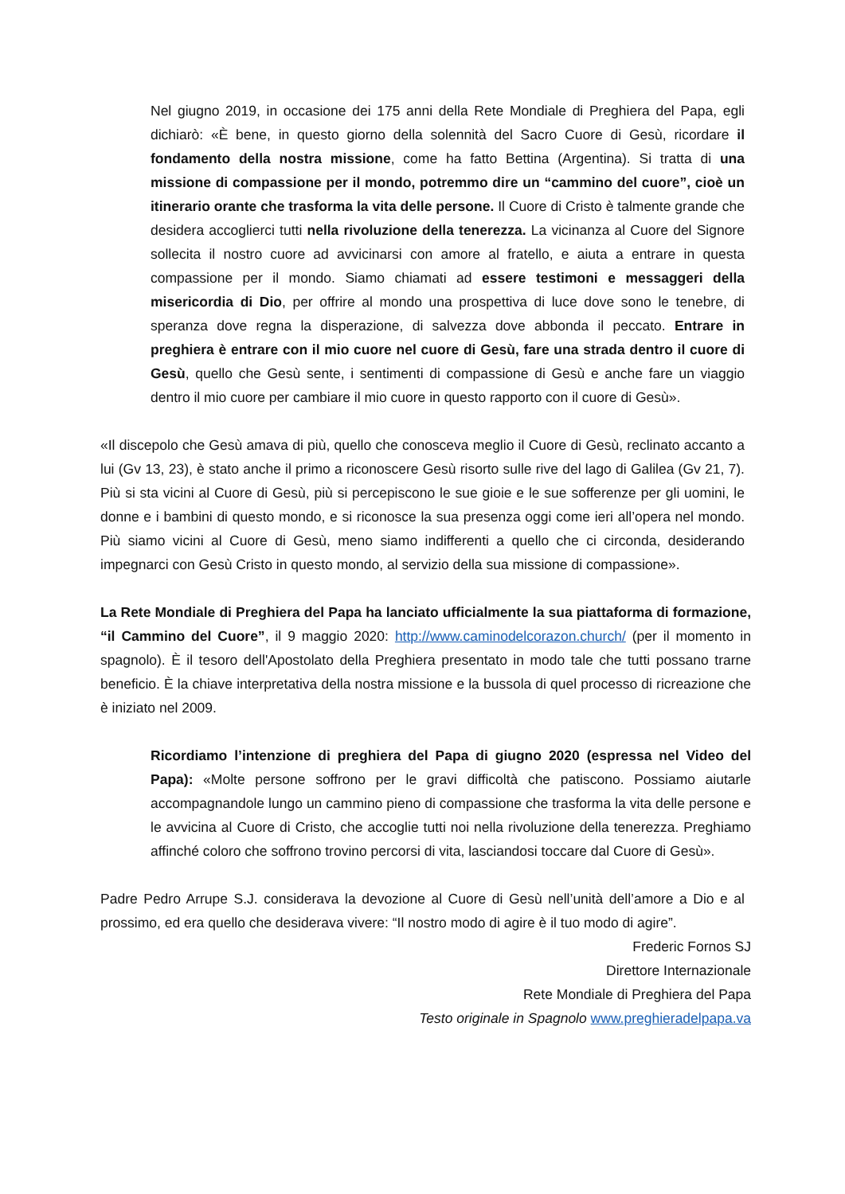Nel giugno 2019, in occasione dei 175 anni della Rete Mondiale di Preghiera del Papa, egli dichiarò: «È bene, in questo giorno della solennità del Sacro Cuore di Gesù, ricordare il fondamento della nostra missione, come ha fatto Bettina (Argentina). Si tratta di una missione di compassione per il mondo, potremmo dire un “cammino del cuore”, cioè un itinerario orante che trasforma la vita delle persone. Il Cuore di Cristo è talmente grande che desidera accoglierci tutti nella rivoluzione della tenerezza. La vicinanza al Cuore del Signore sollecita il nostro cuore ad avvicinarsi con amore al fratello, e aiuta a entrare in questa compassione per il mondo. Siamo chiamati ad essere testimoni e messaggeri della misericordia di Dio, per offrire al mondo una prospettiva di luce dove sono le tenebre, di speranza dove regna la disperazione, di salvezza dove abbonda il peccato. Entrare in preghiera è entrare con il mio cuore nel cuore di Gesù, fare una strada dentro il cuore di Gesù, quello che Gesù sente, i sentimenti di compassione di Gesù e anche fare un viaggio dentro il mio cuore per cambiare il mio cuore in questo rapporto con il cuore di Gesù».
«Il discepolo che Gesù amava di più, quello che conosceva meglio il Cuore di Gesù, reclinato accanto a lui (Gv 13, 23), è stato anche il primo a riconoscere Gesù risorto sulle rive del lago di Galilea (Gv 21, 7). Più si sta vicini al Cuore di Gesù, più si percepiscono le sue gioie e le sue sofferenze per gli uomini, le donne e i bambini di questo mondo, e si riconosce la sua presenza oggi come ieri all’opera nel mondo. Più siamo vicini al Cuore di Gesù, meno siamo indifferenti a quello che ci circonda, desiderando impegnarci con Gesù Cristo in questo mondo, al servizio della sua missione di compassione».
La Rete Mondiale di Preghiera del Papa ha lanciato ufficialmente la sua piattaforma di formazione, “il Cammino del Cuore”, il 9 maggio 2020: http://www.caminodelcorazon.church/ (per il momento in spagnolo). È il tesoro dell'Apostolato della Preghiera presentato in modo tale che tutti possano trarne beneficio. È la chiave interpretativa della nostra missione e la bussola di quel processo di ricreazione che è iniziato nel 2009.
Ricordiamo l’intenzione di preghiera del Papa di giugno 2020 (espressa nel Video del Papa): «Molte persone soffrono per le gravi difficoltà che patiscono. Possiamo aiutarle accompagnandole lungo un cammino pieno di compassione che trasforma la vita delle persone e le avvicina al Cuore di Cristo, che accoglie tutti noi nella rivoluzione della tenerezza. Preghiamo affinché coloro che soffrono trovino percorsi di vita, lasciandosi toccare dal Cuore di Gesù».
Padre Pedro Arrupe S.J. considerava la devozione al Cuore di Gesù nell’unità dell’amore a Dio e al prossimo, ed era quello che desiderava vivere: “Il nostro modo di agire è il tuo modo di agire”.
Frederic Fornos SJ
Direttore Internazionale
Rete Mondiale di Preghiera del Papa
Testo originale in Spagnolo www.preghieradelpapa.va